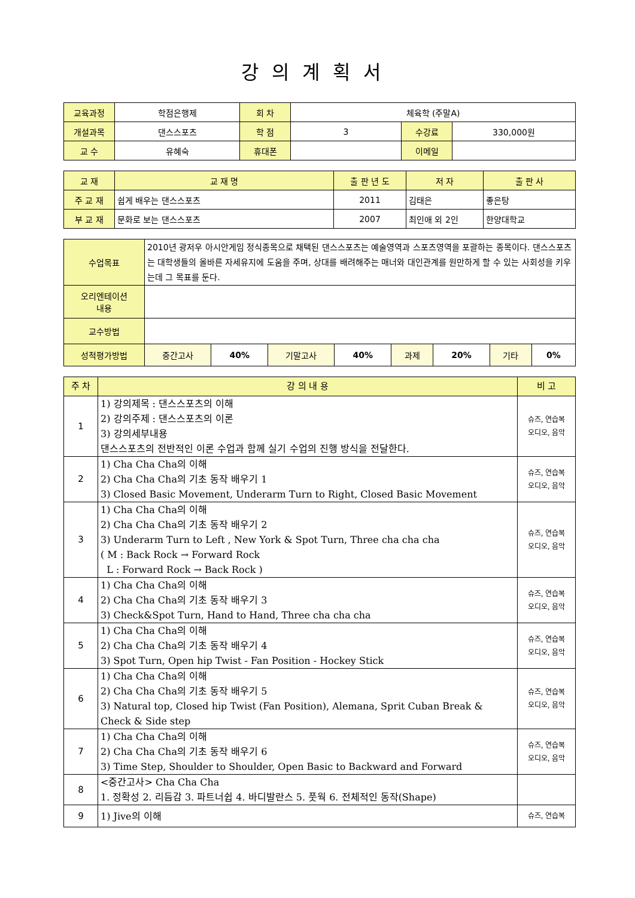강의계획서
| 교육과정 | 학점은행제 | 회 차 | 체육학 (주말A) | | |
| 개설과목 | 댄스스포츠 | 학 점 | 3 | 수강료 | 330,000원 |
| 교 수 | 유혜숙 | 휴대폰 | | 이메일 | |
| 교 재 | 교 재 명 | 출 판 년 도 | 저 자 | 출 판 사 |
| 주 교 재 | 쉽게 배우는 댄스스포츠 | 2011 | 김태은 | 좋은탕 |
| 부 교 재 | 문화로 보는 댄스스포츠 | 2007 | 최인애 외 2인 | 한양대학교 |
| 수업목표 | 2010년 광저우 아시안게임 정식종목으로 채택된 댄스스포츠는 예술영역과 스포츠영역을 포괄하는 종목이다. 댄스스포츠는 대학생들의 올바른 자세유지에 도움을 주며, 상대를 배려해주는 매너와 대인관계를 원만하게 할 수 있는 사회성을 키우는데 그 목표를 둔다. | | | | | | | |
| 오리엔테이션 내용 | | | | | | | | |
| 교수방법 | | | | | | | | |
| 성적평가방법 | 중간고사 | 40% | 기말고사 | 40% | 과제 | 20% | 기타 | 0% |
| 주 차 | 강 의 내 용 | 비 고 |
| 1 | 1) 강의제목 : 댄스스포츠의 이해 2) 강의주제 : 댄스스포츠의 이론 3) 강의세부내용 댄스스포츠의 전반적인 이론 수업과 함께 실기 수업의 진행 방식을 전달한다. | 슈즈, 연습복 오디오, 음악 |
| 2 | 1) Cha Cha Cha의 이해 2) Cha Cha Cha의 기초 동작 배우기 1 3) Closed Basic Movement, Underarm Turn to Right, Closed Basic Movement | 슈즈, 연습복 오디오, 음악 |
| 3 | 1) Cha Cha Cha의 이해 2) Cha Cha Cha의 기초 동작 배우기 2 3) Underarm Turn to Left , New York & Spot Turn, Three cha cha cha ( M : Back Rock → Forward Rock L : Forward Rock → Back Rock ) | 슈즈, 연습복 오디오, 음악 |
| 4 | 1) Cha Cha Cha의 이해 2) Cha Cha Cha의 기초 동작 배우기 3 3) Check&Spot Turn, Hand to Hand, Three cha cha cha | 슈즈, 연습복 오디오, 음악 |
| 5 | 1) Cha Cha Cha의 이해 2) Cha Cha Cha의 기초 동작 배우기 4 3) Spot Turn, Open hip Twist - Fan Position - Hockey Stick | 슈즈, 연습복 오디오, 음악 |
| 6 | 1) Cha Cha Cha의 이해 2) Cha Cha Cha의 기초 동작 배우기 5 3) Natural top, Closed hip Twist (Fan Position), Alemana, Sprit Cuban Break & Check & Side step | 슈즈, 연습복 오디오, 음악 |
| 7 | 1) Cha Cha Cha의 이해 2) Cha Cha Cha의 기초 동작 배우기 6 3) Time Step, Shoulder to Shoulder, Open Basic to Backward and Forward | 슈즈, 연습복 오디오, 음악 |
| 8 | <중간고사> Cha Cha Cha 1. 정확성 2. 리듬감 3. 파트너쉽 4. 바디발란스 5. 풋웍 6. 전체적인 동작(Shape) | |
| 9 | 1) Jive의 이해 | 슈즈, 연습복 |